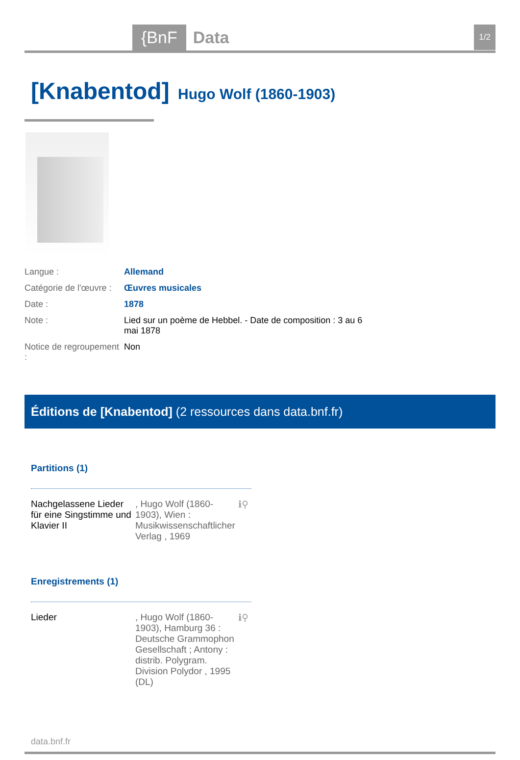{BnF Data 1/2
[Knabentod]
Hugo Wolf (1860-1903)
| Langue : | Allemand |
| Catégorie de l'œuvre : | Œuvres musicales |
| Date : | 1878 |
| Note : | Lied sur un poème de Hebbel. - Date de composition : 3 au 6 mai 1878 |
| Notice de regroupement : | Non |
Éditions de [Knabentod] (2 ressources dans data.bnf.fr)
Partitions (1)
Nachgelassene Lieder für eine Singstimme und Klavier II
, Hugo Wolf (1860-1903), Wien : Musikwissenschaftlicher Verlag , 1969
ℹ⚲
Enregistrements (1)
Lieder , Hugo Wolf (1860-1903), Hamburg 36 : Deutsche Grammophon Gesellschaft ; Antony : distrib. Polygram. Division Polydor , 1995 (DL)
ℹ⚲
data.bnf.fr